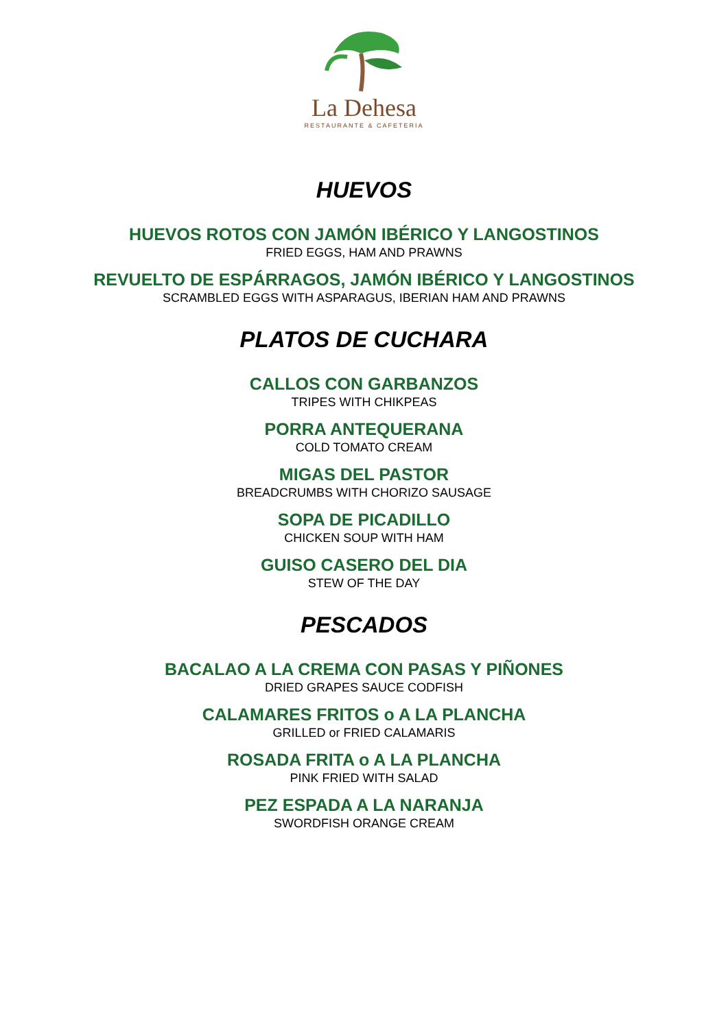La Dehesa
RESTAURANTE & CAFETERIA
HUEVOS
HUEVOS ROTOS CON JAMÓN IBÉRICO Y LANGOSTINOS
FRIED EGGS, HAM AND PRAWNS
REVUELTO DE ESPÁRRAGOS, JAMÓN IBÉRICO Y LANGOSTINOS
SCRAMBLED EGGS WITH ASPARAGUS, IBERIAN HAM AND PRAWNS
PLATOS DE CUCHARA
CALLOS CON GARBANZOS
TRIPES WITH CHIKPEAS
PORRA ANTEQUERANA
COLD TOMATO CREAM
MIGAS DEL PASTOR
BREADCRUMBS WITH CHORIZO SAUSAGE
SOPA DE PICADILLO
CHICKEN SOUP WITH HAM
GUISO CASERO DEL DIA
STEW OF THE DAY
PESCADOS
BACALAO A LA CREMA CON PASAS Y PIÑONES
DRIED GRAPES SAUCE CODFISH
CALAMARES FRITOS o A LA PLANCHA
GRILLED or FRIED CALAMARIS
ROSADA FRITA o A LA PLANCHA
PINK FRIED WITH SALAD
PEZ ESPADA A LA NARANJA
SWORDFISH ORANGE CREAM